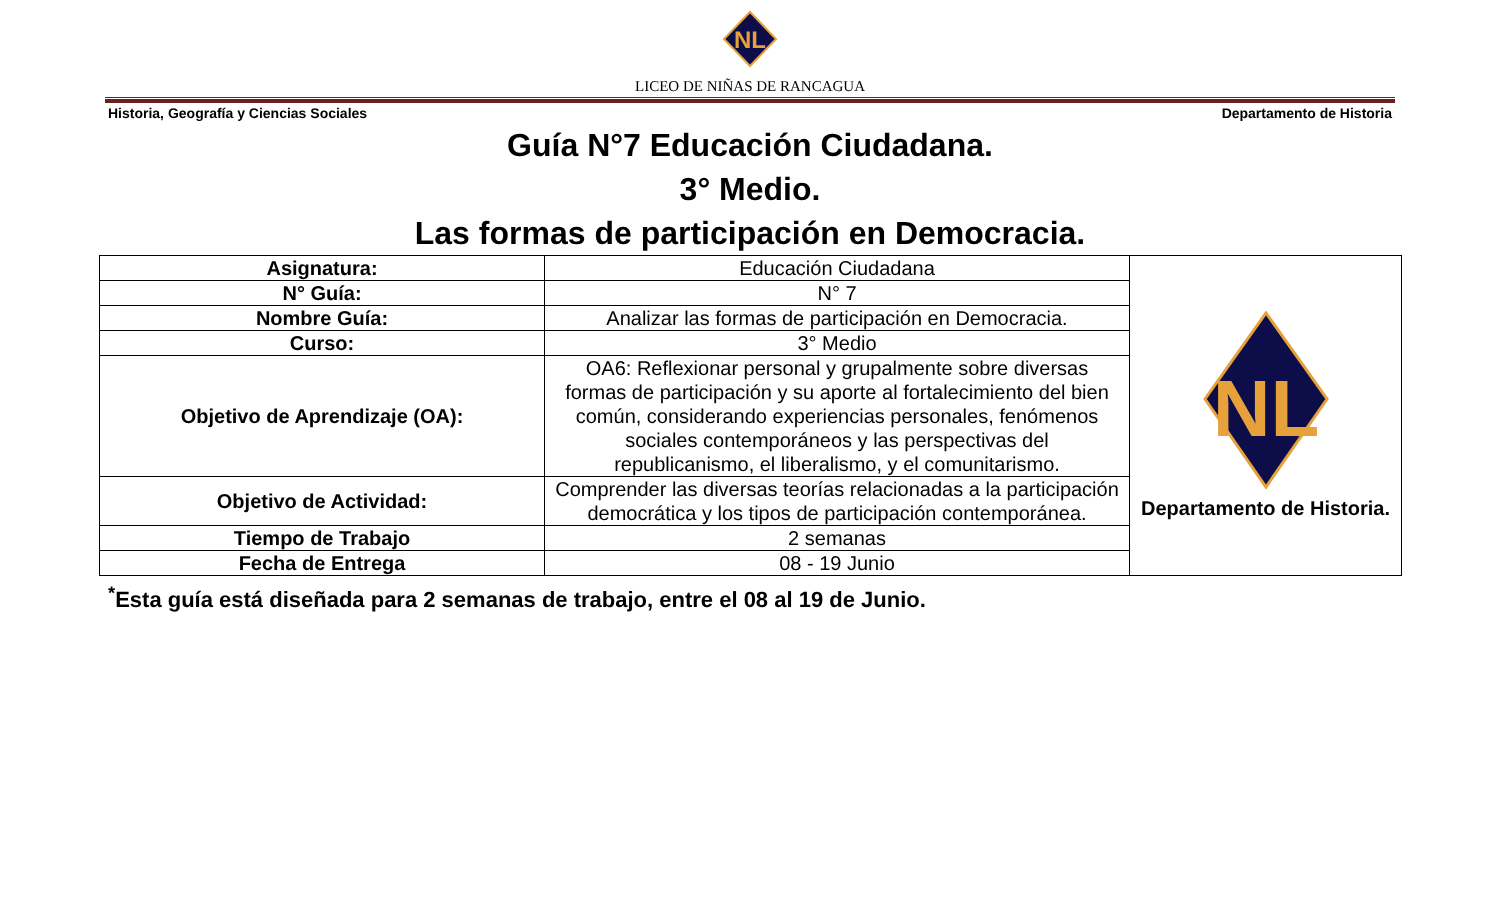NL
LICEO DE NIÑAS DE RANCAGUA
Historia, Geografía y Ciencias Sociales Departamento de Historia
Guía N°7 Educación Ciudadana.
3° Medio.
Las formas de participación en Democracia.
| Asignatura: | Educación Ciudadana | NL Departamento de Historia. |
| N° Guía: | N° 7 | |
| Nombre Guía: | Analizar las formas de participación en Democracia. | |
| Curso: | 3° Medio | |
| Objetivo de Aprendizaje (OA): | OA6: Reflexionar personal y grupalmente sobre diversas formas de participación y su aporte al fortalecimiento del bien común, considerando experiencias personales, fenómenos sociales contemporáneos y las perspectivas del republicanismo, el liberalismo, y el comunitarismo. | |
| Objetivo de Actividad: | Comprender las diversas teorías relacionadas a la participación democrática y los tipos de participación contemporánea. | |
| Tiempo de Trabajo | 2 semanas | |
| Fecha de Entrega | 08 - 19 Junio | |
<sup>*</sup> Esta guía está diseñada para 2 semanas de trabajo, entre el 08 al 19 de Junio.